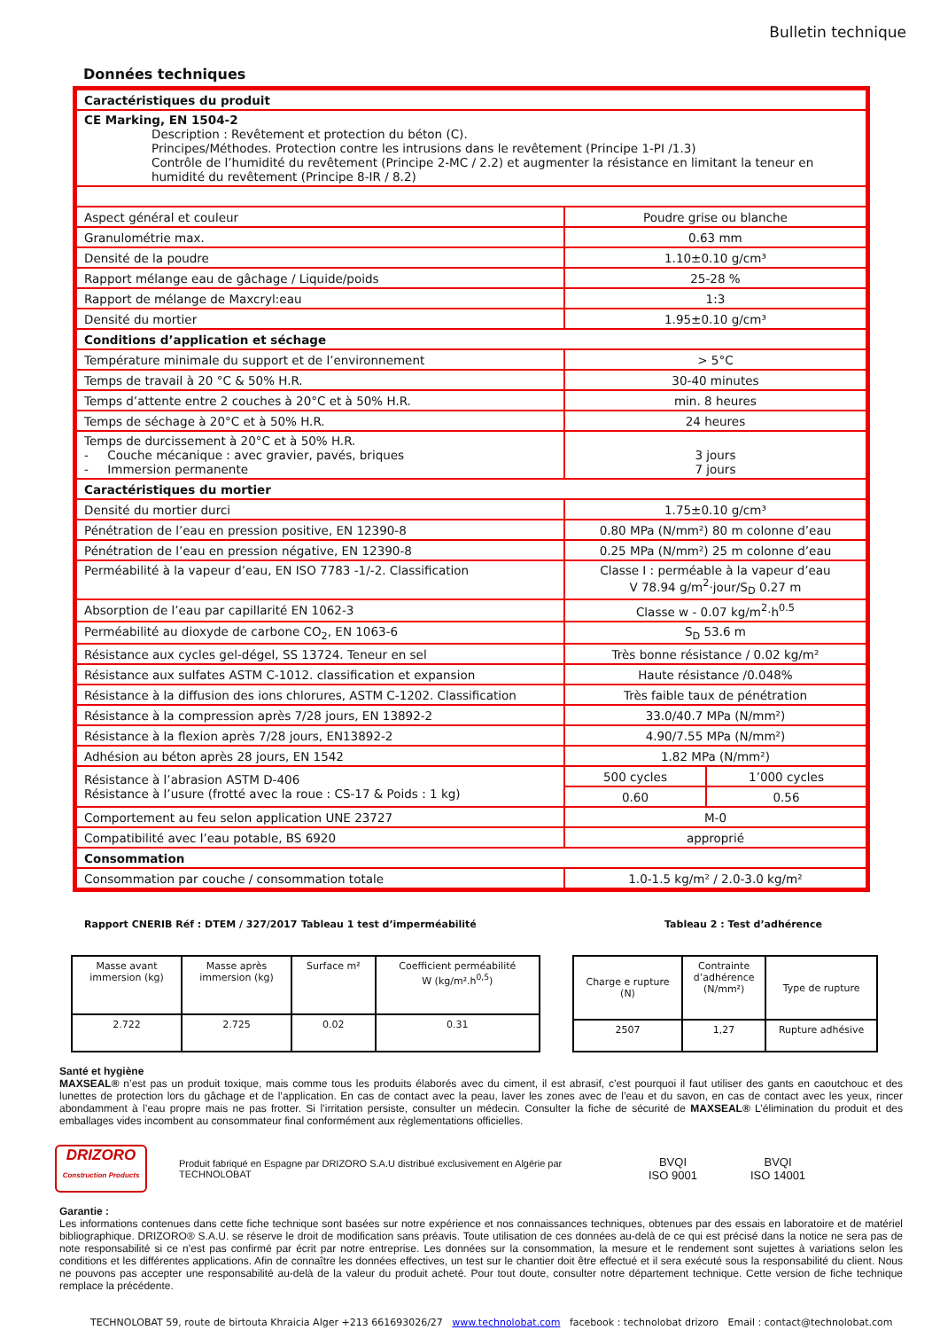Bulletin technique
Données techniques
| Caractéristiques du produit | | |
| CE Marking, EN 1504-2 Description : Revêtement et protection du béton (C). Principes/Méthodes. Protection contre les intrusions dans le revêtement (Principe 1-PI /1.3) Contrôle de l’humidité du revêtement (Principe 2-MC / 2.2) et augmenter la résistance en limitant la teneur en humidité du revêtement (Principe 8-IR / 8.2) | | |
| Aspect général et couleur | Poudre grise ou blanche | |
| Granulométrie max. | 0.63 mm | |
| Densité de la poudre | 1.10±0.10 g/cm³ | |
| Rapport mélange eau de gâchage / Liquide/poids | 25-28 % | |
| Rapport de mélange de Maxcryl:eau | 1:3 | |
| Densité du mortier | 1.95±0.10 g/cm³ | |
| Conditions d’application et séchage | | |
| Température minimale du support et de l’environnement | > 5°C | |
| Temps de travail à 20 °C & 50% H.R. | 30-40 minutes | |
| Temps d’attente entre 2 couches à 20°C et à 50% H.R. | min. 8 heures | |
| Temps de séchage à 20°C et à 50% H.R. | 24 heures | |
| Temps de durcissement à 20°C et à 50% H.R. - Couche mécanique : avec gravier, pavés, briques - Immersion permanente | 3 jours 7 jours | |
| Caractéristiques du mortier | | |
| Densité du mortier durci | 1.75±0.10 g/cm³ | |
| Pénétration de l’eau en pression positive, EN 12390-8 | 0.80 MPa (N/mm²) 80 m colonne d’eau | |
| Pénétration de l’eau en pression négative, EN 12390-8 | 0.25 MPa (N/mm²) 25 m colonne d’eau | |
| Perméabilité à la vapeur d’eau, EN ISO 7783 -1/-2. Classification | Classe I : perméable à la vapeur d’eau V 78.94 g/m<sup>2</sup>·jour/S<sub>D</sub> 0.27 m | |
| Absorption de l’eau par capillarité EN 1062-3 | Classe w - 0.07 kg/m<sup>2</sup>·h<sup>0.5</sup> | |
| Perméabilité au dioxyde de carbone CO<sub>2</sub>, EN 1063-6 | S<sub>D</sub> 53.6 m | |
| Résistance aux cycles gel-dégel, SS 13724. Teneur en sel | Très bonne résistance / 0.02 kg/m² | |
| Résistance aux sulfates ASTM C-1012. classification et expansion | Haute résistance /0.048% | |
| Résistance à la diffusion des ions chlorures, ASTM C-1202. Classification | Très faible taux de pénétration | |
| Résistance à la compression après 7/28 jours, EN 13892-2 | 33.0/40.7 MPa (N/mm²) | |
| Résistance à la flexion après 7/28 jours, EN13892-2 | 4.90/7.55 MPa (N/mm²) | |
| Adhésion au béton après 28 jours, EN 1542 | 1.82 MPa (N/mm²) | |
| Résistance à l’abrasion ASTM D-406 Résistance à l’usure (frotté avec la roue : CS-17 & Poids : 1 kg) | 500 cycles | 1’000 cycles |
| | 0.60 | 0.56 |
| Comportement au feu selon application UNE 23727 | M-0 | |
| Compatibilité avec l’eau potable, BS 6920 | approprié | |
| Consommation | | |
| Consommation par couche / consommation totale | 1.0-1.5 kg/m² / 2.0-3.0 kg/m² | |
Rapport CNERIB Réf : DTEM / 327/2017 Tableau 1 test d’imperméabilité Tableau 2 : Test d’adhérence
| Masse avant immersion (kg) | Masse après immersion (kg) | Surface m² | Coefficient perméabilité W (kg/m².h<sup>0,5</sup>) |
| 2.722 | 2.725 | 0.02 | 0.31 |
| Charge e rupture (N) | Contrainte d’adhérence (N/mm²) | Type de rupture |
| 2507 | 1,27 | Rupture adhésive |
Santé et hygiène
MAXSEAL® n’est pas un produit toxique, mais comme tous les produits élaborés avec du ciment, il est abrasif, c’est pourquoi il faut utiliser des gants en caoutchouc et des lunettes de protection lors du gâchage et de l’application. En cas de contact avec la peau, laver les zones avec de l’eau et du savon, en cas de contact avec les yeux, rincer abondamment à l’eau propre mais ne pas frotter. Si l’irritation persiste, consulter un médecin. Consulter la fiche de sécurité de MAXSEAL® L’élimination du produit et des emballages vides incombent au consommateur final conformément aux règlementations officielles.
DRIZORO
Construction Products
Produit fabriqué en Espagne par DRIZORO S.A.U distribué exclusivement en Algérie par TECHNOLOBAT
BVQI
ISO 9001
BVQI
ISO 14001
Garantie :
Les informations contenues dans cette fiche technique sont basées sur notre expérience et nos connaissances techniques, obtenues par des essais en laboratoire et de matériel bibliographique. DRIZORO® S.A.U. se réserve le droit de modification sans préavis. Toute utilisation de ces données au-delà de ce qui est précisé dans la notice ne sera pas de note responsabilité si ce n’est pas confirmé par écrit par notre entreprise. Les données sur la consommation, la mesure et le rendement sont sujettes à variations selon les conditions et les différentes applications. Afin de connaître les données effectives, un test sur le chantier doit être effectué et il sera exécuté sous la responsabilité du client. Nous ne pouvons pas accepter une responsabilité au-delà de la valeur du produit acheté. Pour tout doute, consulter notre département technique. Cette version de fiche technique remplace la précédente.
TECHNOLOBAT 59, route de birtouta Khraicia Alger +213 661693026/27 www.technolobat.com facebook : technolobat drizoro Email : contact@technolobat.com